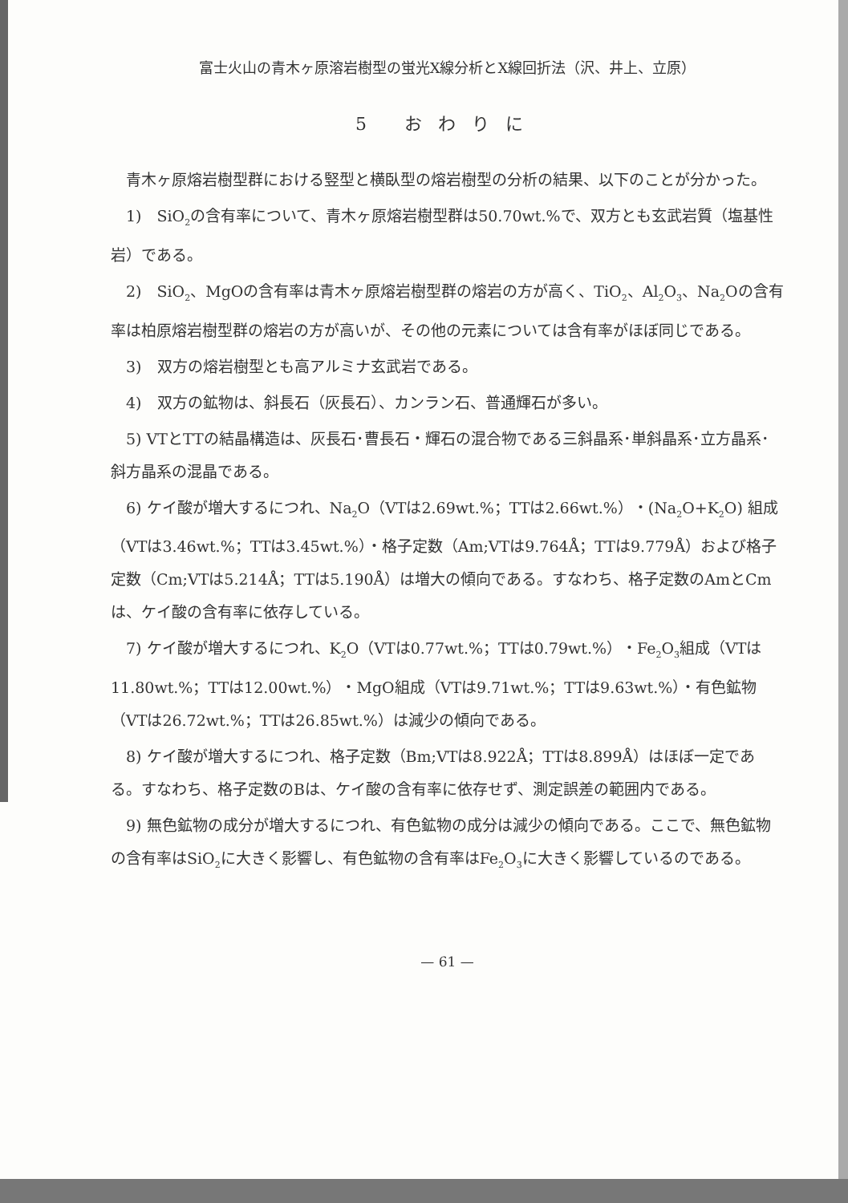富士火山の青木ヶ原溶岩樹型の蛍光X線分析とX線回折法（沢、井上、立原）
5 おわりに
青木ヶ原熔岩樹型群における竪型と横臥型の熔岩樹型の分析の結果、以下のことが分かった。
1)　SiO<sub>2</sub>の含有率について、青木ヶ原熔岩樹型群は50.70wt.%で、双方とも玄武岩質（塩基性岩）である。
2)　SiO<sub>2</sub>、MgOの含有率は青木ヶ原熔岩樹型群の熔岩の方が高く、TiO<sub>2</sub>、Al<sub>2</sub>O<sub>3</sub>、Na<sub>2</sub>Oの含有率は柏原熔岩樹型群の熔岩の方が高いが、その他の元素については含有率がほぼ同じである。
3)　双方の熔岩樹型とも高アルミナ玄武岩である。
4)　双方の鉱物は、斜長石（灰長石）、カンラン石、普通輝石が多い。
5) VTとTTの結晶構造は、灰長石･曹長石・輝石の混合物である三斜晶系･単斜晶系･立方晶系･斜方晶系の混晶である。
6) ケイ酸が増大するにつれ、Na<sub>2</sub>O（VTは2.69wt.%；TTは2.66wt.%）・(Na<sub>2</sub>O+K<sub>2</sub>O) 組成（VTは3.46wt.%；TTは3.45wt.%）・格子定数（Am;VTは9.764Å；TTは9.779Å）および格子定数（Cm;VTは5.214Å；TTは5.190Å）は増大の傾向である。すなわち、格子定数のAmとCmは、ケイ酸の含有率に依存している。
7) ケイ酸が増大するにつれ、K<sub>2</sub>O（VTは0.77wt.%；TTは0.79wt.%）・Fe<sub>2</sub>O<sub>3</sub>組成（VTは11.80wt.%；TTは12.00wt.%）・MgO組成（VTは9.71wt.%；TTは9.63wt.%）・有色鉱物（VTは26.72wt.%；TTは26.85wt.%）は減少の傾向である。
8) ケイ酸が増大するにつれ、格子定数（Bm;VTは8.922Å；TTは8.899Å）はほぼ一定である。すなわち、格子定数のBは、ケイ酸の含有率に依存せず、測定誤差の範囲内である。
9) 無色鉱物の成分が増大するにつれ、有色鉱物の成分は減少の傾向である。ここで、無色鉱物の含有率はSiO<sub>2</sub>に大きく影響し、有色鉱物の含有率はFe<sub>2</sub>O<sub>3</sub>に大きく影響しているのである。
— 61 —